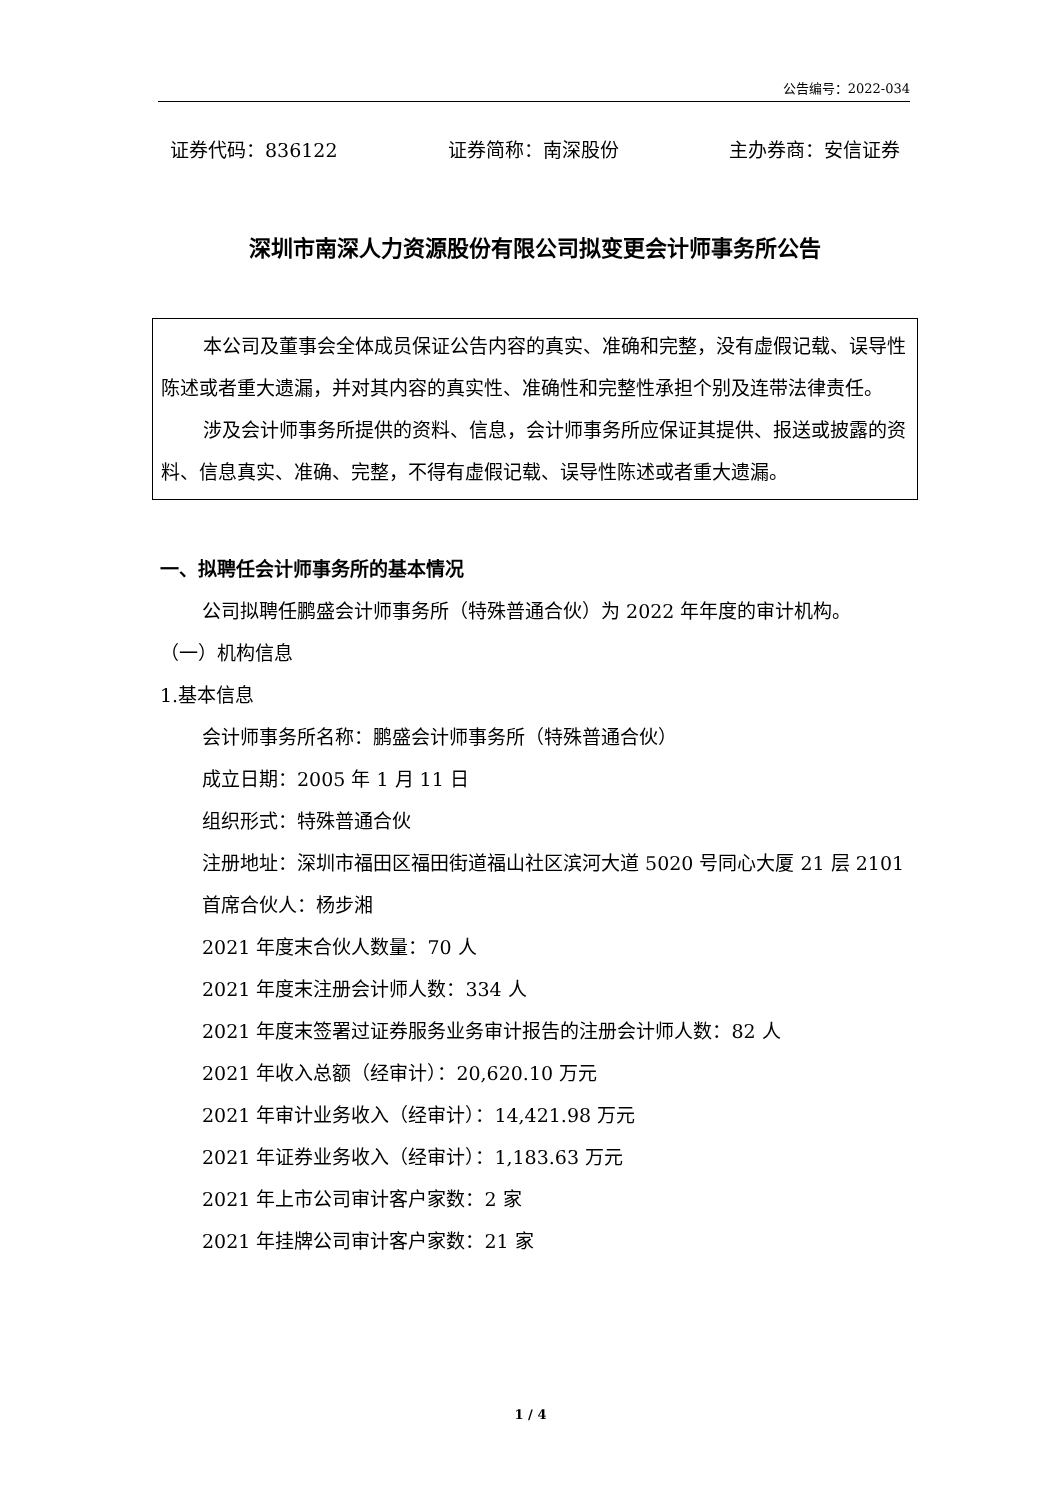公告编号：2022-034
证券代码：836122 证券简称：南深股份 主办券商：安信证券
深圳市南深人力资源股份有限公司拟变更会计师事务所公告
本公司及董事会全体成员保证公告内容的真实、准确和完整，没有虚假记载、误导性陈述或者重大遗漏，并对其内容的真实性、准确性和完整性承担个别及连带法律责任。
涉及会计师事务所提供的资料、信息，会计师事务所应保证其提供、报送或披露的资料、信息真实、准确、完整，不得有虚假记载、误导性陈述或者重大遗漏。
一、拟聘任会计师事务所的基本情况
公司拟聘任鹏盛会计师事务所（特殊普通合伙）为 2022 年年度的审计机构。
（一）机构信息
1.基本信息
会计师事务所名称：鹏盛会计师事务所（特殊普通合伙）
成立日期：2005 年 1 月 11 日
组织形式：特殊普通合伙
注册地址：深圳市福田区福田街道福山社区滨河大道 5020 号同心大厦 21 层 2101
首席合伙人：杨步湘
2021 年度末合伙人数量：70 人
2021 年度末注册会计师人数：334 人
2021 年度末签署过证券服务业务审计报告的注册会计师人数：82 人
2021 年收入总额（经审计）：20,620.10 万元
2021 年审计业务收入（经审计）：14,421.98 万元
2021 年证券业务收入（经审计）：1,183.63 万元
2021 年上市公司审计客户家数：2 家
2021 年挂牌公司审计客户家数：21 家
1 / 4